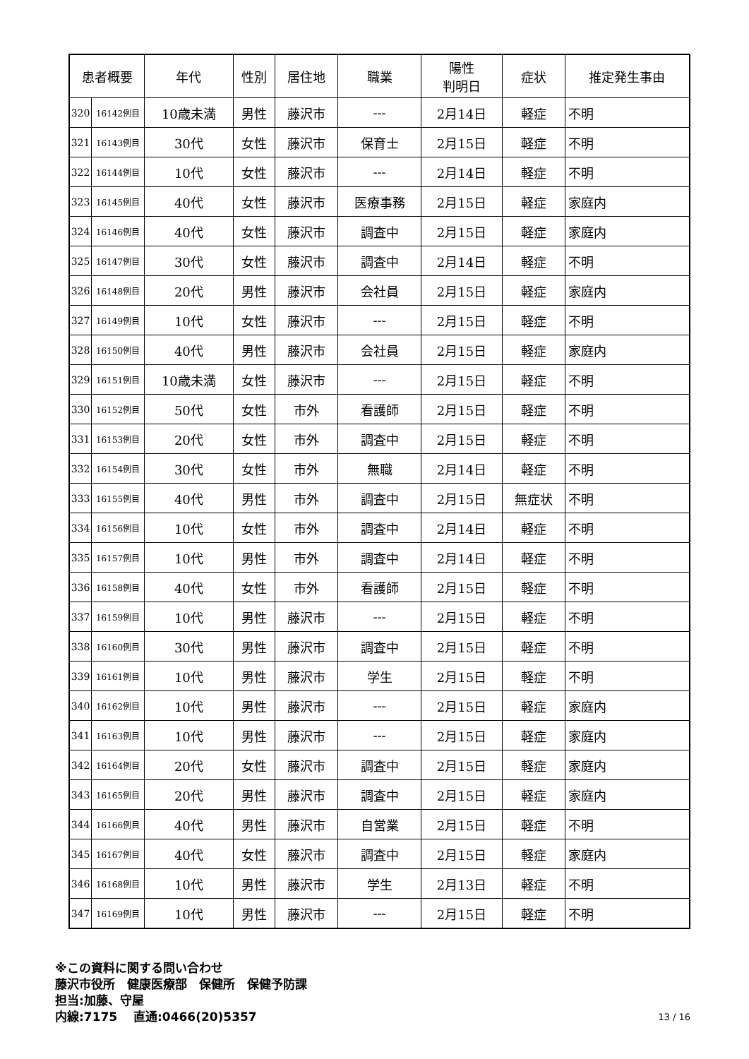| 患者概要 | | 年代 | 性別 | 居住地 | 職業 | 陽性 判明日 | 症状 | 推定発生事由 |
| --- | --- | --- | --- | --- | --- | --- | --- | --- |
| 320 | 16142例目 | 10歳未満 | 男性 | 藤沢市 | --- | 2月14日 | 軽症 | 不明 |
| 321 | 16143例目 | 30代 | 女性 | 藤沢市 | 保育士 | 2月15日 | 軽症 | 不明 |
| 322 | 16144例目 | 10代 | 女性 | 藤沢市 | --- | 2月14日 | 軽症 | 不明 |
| 323 | 16145例目 | 40代 | 女性 | 藤沢市 | 医療事務 | 2月15日 | 軽症 | 家庭内 |
| 324 | 16146例目 | 40代 | 女性 | 藤沢市 | 調査中 | 2月15日 | 軽症 | 家庭内 |
| 325 | 16147例目 | 30代 | 女性 | 藤沢市 | 調査中 | 2月14日 | 軽症 | 不明 |
| 326 | 16148例目 | 20代 | 男性 | 藤沢市 | 会社員 | 2月15日 | 軽症 | 家庭内 |
| 327 | 16149例目 | 10代 | 女性 | 藤沢市 | --- | 2月15日 | 軽症 | 不明 |
| 328 | 16150例目 | 40代 | 男性 | 藤沢市 | 会社員 | 2月15日 | 軽症 | 家庭内 |
| 329 | 16151例目 | 10歳未満 | 女性 | 藤沢市 | --- | 2月15日 | 軽症 | 不明 |
| 330 | 16152例目 | 50代 | 女性 | 市外 | 看護師 | 2月15日 | 軽症 | 不明 |
| 331 | 16153例目 | 20代 | 女性 | 市外 | 調査中 | 2月15日 | 軽症 | 不明 |
| 332 | 16154例目 | 30代 | 女性 | 市外 | 無職 | 2月14日 | 軽症 | 不明 |
| 333 | 16155例目 | 40代 | 男性 | 市外 | 調査中 | 2月15日 | 無症状 | 不明 |
| 334 | 16156例目 | 10代 | 女性 | 市外 | 調査中 | 2月14日 | 軽症 | 不明 |
| 335 | 16157例目 | 10代 | 男性 | 市外 | 調査中 | 2月14日 | 軽症 | 不明 |
| 336 | 16158例目 | 40代 | 女性 | 市外 | 看護師 | 2月15日 | 軽症 | 不明 |
| 337 | 16159例目 | 10代 | 男性 | 藤沢市 | --- | 2月15日 | 軽症 | 不明 |
| 338 | 16160例目 | 30代 | 男性 | 藤沢市 | 調査中 | 2月15日 | 軽症 | 不明 |
| 339 | 16161例目 | 10代 | 男性 | 藤沢市 | 学生 | 2月15日 | 軽症 | 不明 |
| 340 | 16162例目 | 10代 | 男性 | 藤沢市 | --- | 2月15日 | 軽症 | 家庭内 |
| 341 | 16163例目 | 10代 | 男性 | 藤沢市 | --- | 2月15日 | 軽症 | 家庭内 |
| 342 | 16164例目 | 20代 | 女性 | 藤沢市 | 調査中 | 2月15日 | 軽症 | 家庭内 |
| 343 | 16165例目 | 20代 | 男性 | 藤沢市 | 調査中 | 2月15日 | 軽症 | 家庭内 |
| 344 | 16166例目 | 40代 | 男性 | 藤沢市 | 自営業 | 2月15日 | 軽症 | 不明 |
| 345 | 16167例目 | 40代 | 女性 | 藤沢市 | 調査中 | 2月15日 | 軽症 | 家庭内 |
| 346 | 16168例目 | 10代 | 男性 | 藤沢市 | 学生 | 2月13日 | 軽症 | 不明 |
| 347 | 16169例目 | 10代 | 男性 | 藤沢市 | --- | 2月15日 | 軽症 | 不明 |
※この資料に関する問い合わせ
藤沢市役所　健康医療部　保健所　保健予防課
担当:加藤、守屋
内線:7175　 直通:0466(20)5357 13 / 16